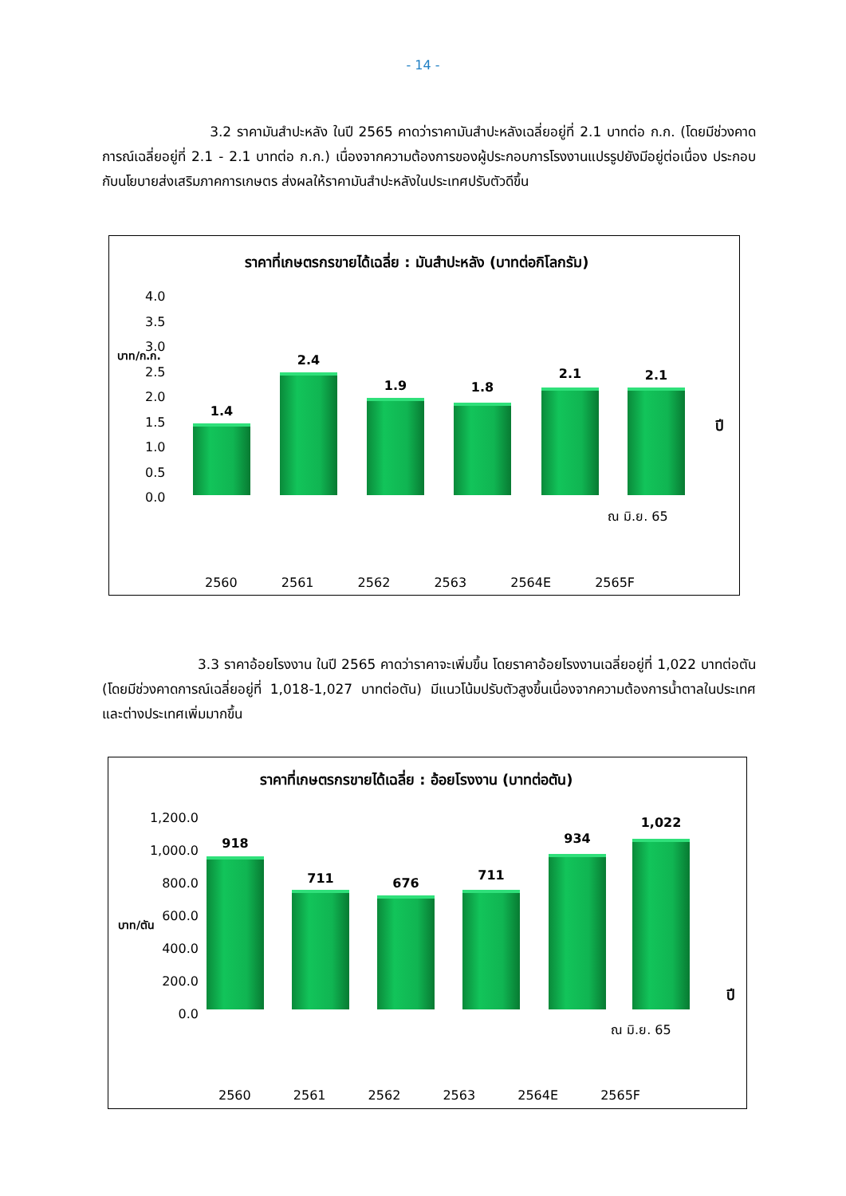- 14 -
3.2 ราคามันสำปะหลัง ในปี 2565 คาดว่าราคามันสำปะหลังเฉลี่ยอยู่ที่ 2.1 บาทต่อ ก.ก. (โดยมีช่วงคาดการณ์เฉลี่ยอยู่ที่ 2.1 - 2.1 บาทต่อ ก.ก.) เนื่องจากความต้องการของผู้ประกอบการโรงงานแปรรูปยังมีอยู่ต่อเนื่อง ประกอบกับนโยบายส่งเสริมภาคการเกษตร ส่งผลให้ราคามันสำปะหลังในประเทศปรับตัวดีขึ้น
ราคาที่เกษตรกรขายได้เฉลี่ย : มันสำปะหลัง (บาทต่อกิโลกรัม)
4.0
3.5
3.0
2.5
2.0
1.5
1.0
0.5
0.0
บาท/ก.ก.
ปี
1.4
2.4
1.9 1.8
2.1 2.1
ณ มิ.ย. 65
2560 2561 2562 2563 2564E 2565F
3.3 ราคาอ้อยโรงงาน ในปี 2565 คาดว่าราคาจะเพิ่มขึ้น โดยราคาอ้อยโรงงานเฉลี่ยอยู่ที่ 1,022 บาทต่อตัน (โดยมีช่วงคาดการณ์เฉลี่ยอยู่ที่ 1,018-1,027 บาทต่อตัน) มีแนวโน้มปรับตัวสูงขึ้นเนื่องจากความต้องการน้ำตาลในประเทศและต่างประเทศเพิ่มมากขึ้น
ราคาที่เกษตรกรขายได้เฉลี่ย : อ้อยโรงงาน (บาทต่อตัน)
1,200.0
1,000.0
800.0
600.0
400.0
200.0
0.0
บาท/ตัน
ปี
918
711 676
711
934
1,022
ณ มิ.ย. 65
2560 2561 2562 2563 2564E 2565F